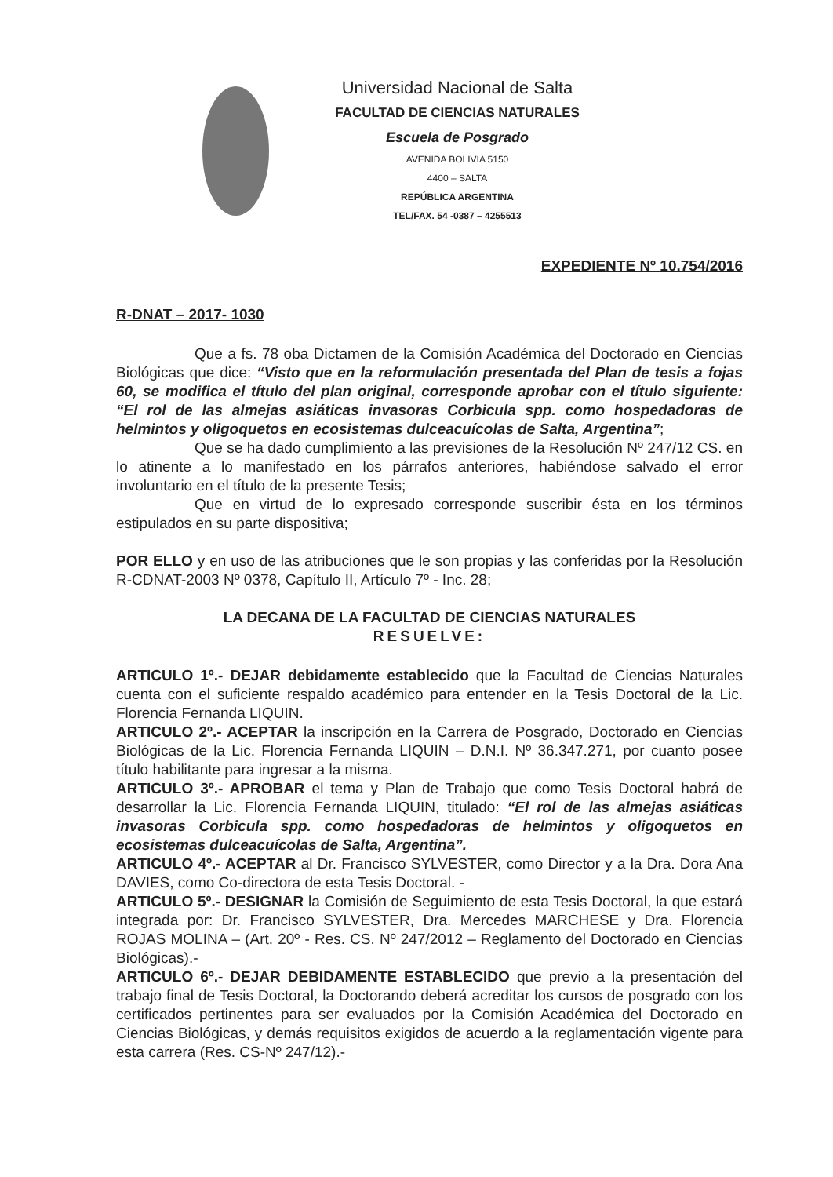Universidad Nacional de Salta
FACULTAD DE CIENCIAS NATURALES
Escuela de Posgrado
AVENIDA BOLIVIA 5150
4400 – SALTA
REPÚBLICA ARGENTINA
TEL/FAX. 54 -0387 – 4255513
EXPEDIENTE Nº 10.754/2016
R-DNAT – 2017- 1030
Que a fs. 78 oba Dictamen de la Comisión Académica del Doctorado en Ciencias Biológicas que dice: “Visto que en la reformulación presentada del Plan de tesis a fojas 60, se modifica el título del plan original, corresponde aprobar con el título siguiente: “El rol de las almejas asiáticas invasoras Corbicula spp. como hospedadoras de helmintos y oligoquetos en ecosistemas dulceacuícolas de Salta, Argentina”;
Que se ha dado cumplimiento a las previsiones de la Resolución Nº 247/12 CS. en lo atinente a lo manifestado en los párrafos anteriores, habiéndose salvado el error involuntario en el título de la presente Tesis;
Que en virtud de lo expresado corresponde suscribir ésta en los términos estipulados en su parte dispositiva;
POR ELLO y en uso de las atribuciones que le son propias y las conferidas por la Resolución R-CDNAT-2003 Nº 0378, Capítulo II, Artículo 7º - Inc. 28;
LA DECANA DE LA FACULTAD DE CIENCIAS NATURALES
RESUELVE:
ARTICULO 1º.- DEJAR debidamente establecido que la Facultad de Ciencias Naturales cuenta con el suficiente respaldo académico para entender en la Tesis Doctoral de la Lic. Florencia Fernanda LIQUIN.
ARTICULO 2º.- ACEPTAR la inscripción en la Carrera de Posgrado, Doctorado en Ciencias Biológicas de la Lic. Florencia Fernanda LIQUIN – D.N.I. Nº 36.347.271, por cuanto posee título habilitante para ingresar a la misma.
ARTICULO 3º.- APROBAR el tema y Plan de Trabajo que como Tesis Doctoral habrá de desarrollar la Lic. Florencia Fernanda LIQUIN, titulado: “El rol de las almejas asiáticas invasoras Corbicula spp. como hospedadoras de helmintos y oligoquetos en ecosistemas dulceacuícolas de Salta, Argentina”.
ARTICULO 4º.- ACEPTAR al Dr. Francisco SYLVESTER, como Director y a la Dra. Dora Ana DAVIES, como Co-directora de esta Tesis Doctoral. -
ARTICULO 5º.- DESIGNAR la Comisión de Seguimiento de esta Tesis Doctoral, la que estará integrada por: Dr. Francisco SYLVESTER, Dra. Mercedes MARCHESE y Dra. Florencia ROJAS MOLINA – (Art. 20º - Res. CS. Nº 247/2012 – Reglamento del Doctorado en Ciencias Biológicas).-
ARTICULO 6º.- DEJAR DEBIDAMENTE ESTABLECIDO que previo a la presentación del trabajo final de Tesis Doctoral, la Doctorando deberá acreditar los cursos de posgrado con los certificados pertinentes para ser evaluados por la Comisión Académica del Doctorado en Ciencias Biológicas, y demás requisitos exigidos de acuerdo a la reglamentación vigente para esta carrera (Res. CS-Nº 247/12).-